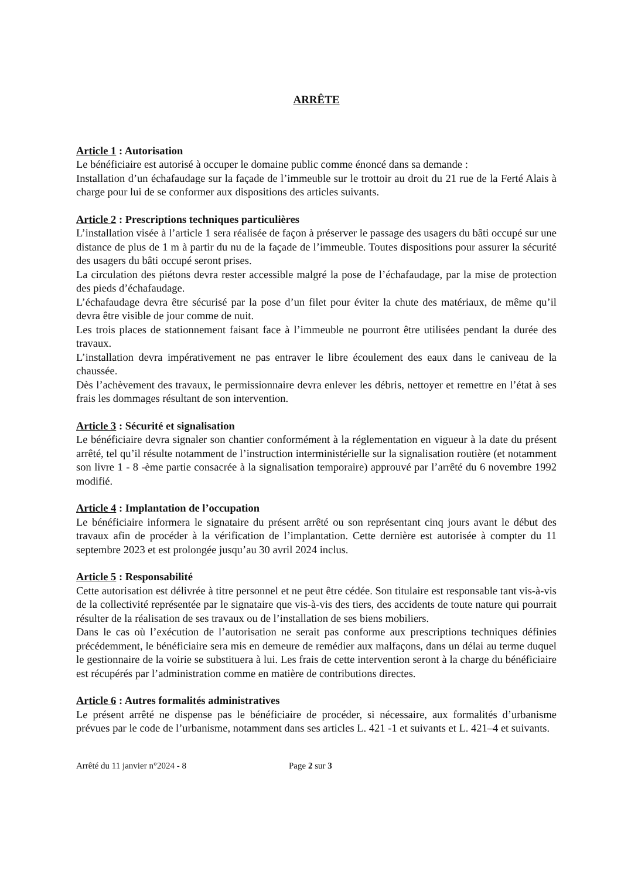ARRÊTE
Article 1 : Autorisation
Le bénéficiaire est autorisé à occuper le domaine public comme énoncé dans sa demande :
Installation d’un échafaudage sur la façade de l’immeuble sur le trottoir au droit du 21 rue de la Ferté Alais à charge pour lui de se conformer aux dispositions des articles suivants.
Article 2 : Prescriptions techniques particulières
L’installation visée à l’article 1 sera réalisée de façon à préserver le passage des usagers du bâti occupé sur une distance de plus de 1 m à partir du nu de la façade de l’immeuble. Toutes dispositions pour assurer la sécurité des usagers du bâti occupé seront prises.
La circulation des piétons devra rester accessible malgré la pose de l’échafaudage, par la mise de protection des pieds d’échafaudage.
L’échafaudage devra être sécurisé par la pose d’un filet pour éviter la chute des matériaux, de même qu’il devra être visible de jour comme de nuit.
Les trois places de stationnement faisant face à l’immeuble ne pourront être utilisées pendant la durée des travaux.
L’installation devra impérativement ne pas entraver le libre écoulement des eaux dans le caniveau de la chaussée.
Dès l’achèvement des travaux, le permissionnaire devra enlever les débris, nettoyer et remettre en l’état à ses frais les dommages résultant de son intervention.
Article 3 : Sécurité et signalisation
Le bénéficiaire devra signaler son chantier conformément à la réglementation en vigueur à la date du présent arrêté, tel qu’il résulte notamment de l’instruction interministérielle sur la signalisation routière (et notamment son livre 1 - 8 -ème partie consacrée à la signalisation temporaire) approuvé par l’arrêté du 6 novembre 1992 modifié.
Article 4 : Implantation de l’occupation
Le bénéficiaire informera le signataire du présent arrêté ou son représentant cinq jours avant le début des travaux afin de procéder à la vérification de l’implantation. Cette dernière est autorisée à compter du 11 septembre 2023 et est prolongée jusqu’au 30 avril 2024 inclus.
Article 5 : Responsabilité
Cette autorisation est délivrée à titre personnel et ne peut être cédée. Son titulaire est responsable tant vis-à-vis de la collectivité représentée par le signataire que vis-à-vis des tiers, des accidents de toute nature qui pourrait résulter de la réalisation de ses travaux ou de l’installation de ses biens mobiliers.
Dans le cas où l’exécution de l’autorisation ne serait pas conforme aux prescriptions techniques définies précédemment, le bénéficiaire sera mis en demeure de remédier aux malfaçons, dans un délai au terme duquel le gestionnaire de la voirie se substituera à lui. Les frais de cette intervention seront à la charge du bénéficiaire est récupérés par l’administration comme en matière de contributions directes.
Article 6 : Autres formalités administratives
Le présent arrêté ne dispense pas le bénéficiaire de procéder, si nécessaire, aux formalités d’urbanisme prévues par le code de l’urbanisme, notamment dans ses articles L. 421 -1 et suivants et L. 421–4 et suivants.
Arrêté du 11 janvier n°2024 - 8 Page 2 sur 3